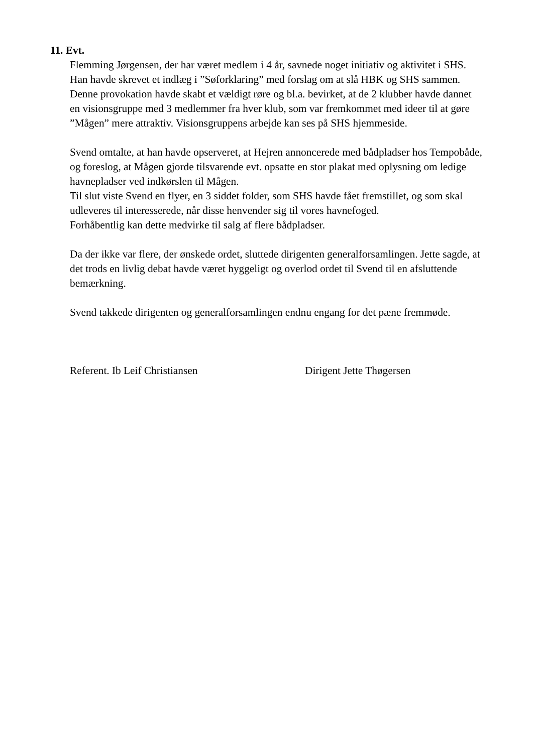11. Evt.
Flemming Jørgensen, der har været medlem i 4 år, savnede noget initiativ og aktivitet i SHS. Han havde skrevet et indlæg i ”Søforklaring” med forslag om at slå HBK og SHS sammen. Denne provokation havde skabt et vældigt røre og bl.a. bevirket, at de 2 klubber havde dannet en visionsgruppe med 3 medlemmer fra hver klub, som var fremkommet med ideer til at gøre ”Mågen” mere attraktiv. Visionsgruppens arbejde kan ses på SHS hjemmeside.
Svend omtalte, at han havde opserveret, at Hejren annoncerede med bådpladser hos Tempobåde, og foreslog, at Mågen gjorde tilsvarende evt. opsatte en stor plakat med oplysning om ledige havnepladser ved indkørslen til Mågen.
Til slut viste Svend en flyer, en 3 siddet folder, som SHS havde fået fremstillet, og som skal udleveres til interesserede, når disse henvender sig til vores havnefoged.
Forhåbentlig kan dette medvirke til salg af flere bådpladser.
Da der ikke var flere, der ønskede ordet, sluttede dirigenten generalforsamlingen. Jette sagde, at det trods en livlig debat havde været hyggeligt og overlod ordet til Svend til en afsluttende bemærkning.
Svend takkede dirigenten og generalforsamlingen endnu engang for det pæne fremmøde.
Referent. Ib Leif Christiansen Dirigent Jette Thøgersen